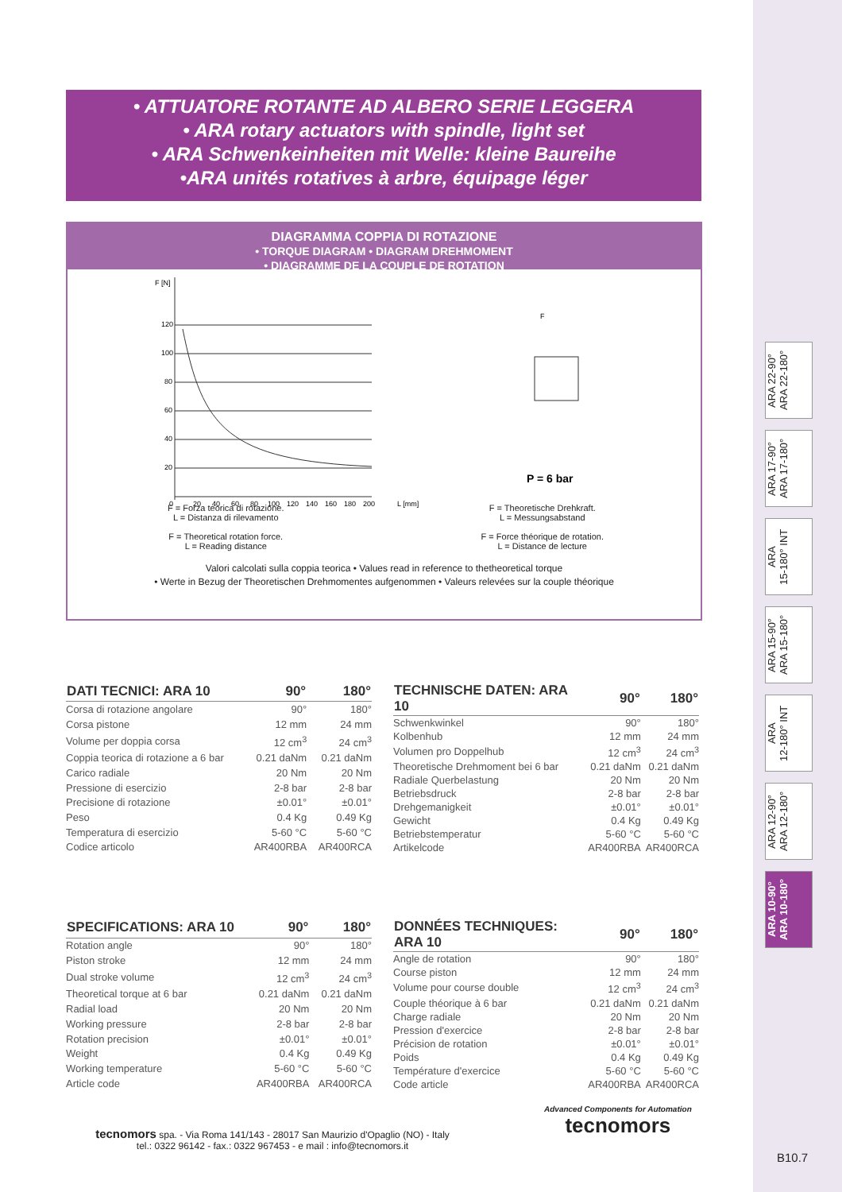• ATTUATORE ROTANTE AD ALBERO SERIE LEGGERA
• ARA rotary actuators with spindle, light set
• ARA Schwenkeinheiten mit Welle: kleine Baureihe
•ARA unités rotatives à arbre, équipage léger
DIAGRAMMA COPPIA DI ROTAZIONE
• TORQUE DIAGRAM • DIAGRAM DREHMOMENT
• DIAGRAMME DE LA COUPLE DE ROTATION
F [N]
120
100
80
60
40
20
0
20
40
60
80
100
120
140
160
180
200
L [mm]
F
P = 6 bar
F = Forza teorica di rotazione.
L = Distanza di rilevamento
F = Theoretical rotation force.
L = Reading distance
F = Theoretische Drehkraft.
L = Messungsabstand
F = Force théorique de rotation.
L = Distance de lecture
Valori calcolati sulla coppia teorica • Values read in reference to thetheoretical torque
• Werte in Bezug der Theoretischen Drehmomentes aufgenommen • Valeurs relevées sur la couple théorique
| DATI TECNICI: ARA 10 | 90° | 180° |
| --- | --- | --- |
| Corsa di rotazione angolare | 90° | 180° |
| Corsa pistone | 12 mm | 24 mm |
| Volume per doppia corsa | 12 cm<sup>3</sup> | 24 cm<sup>3</sup> |
| Coppia teorica di rotazione a 6 bar | 0.21 daNm | 0.21 daNm |
| Carico radiale | 20 Nm | 20 Nm |
| Pressione di esercizio | 2-8 bar | 2-8 bar |
| Precisione di rotazione | ±0.01° | ±0.01° |
| Peso | 0.4 Kg | 0.49 Kg |
| Temperatura di esercizio | 5-60 °C | 5-60 °C |
| Codice articolo | AR400RBA | AR400RCA |
| TECHNISCHE DATEN: ARA 10 | 90° | 180° |
| --- | --- | --- |
| Schwenkwinkel | 90° | 180° |
| Kolbenhub | 12 mm | 24 mm |
| Volumen pro Doppelhub | 12 cm<sup>3</sup> | 24 cm<sup>3</sup> |
| Theoretische Drehmoment bei 6 bar | 0.21 daNm | 0.21 daNm |
| Radiale Querbelastung | 20 Nm | 20 Nm |
| Betriebsdruck | 2-8 bar | 2-8 bar |
| Drehgemanigkeit | ±0.01° | ±0.01° |
| Gewicht | 0.4 Kg | 0.49 Kg |
| Betriebstemperatur | 5-60 °C | 5-60 °C |
| Artikelcode | AR400RBA | AR400RCA |
| SPECIFICATIONS: ARA 10 | 90° | 180° |
| --- | --- | --- |
| Rotation angle | 90° | 180° |
| Piston stroke | 12 mm | 24 mm |
| Dual stroke volume | 12 cm<sup>3</sup> | 24 cm<sup>3</sup> |
| Theoretical torque at 6 bar | 0.21 daNm | 0.21 daNm |
| Radial load | 20 Nm | 20 Nm |
| Working pressure | 2-8 bar | 2-8 bar |
| Rotation precision | ±0.01° | ±0.01° |
| Weight | 0.4 Kg | 0.49 Kg |
| Working temperature | 5-60 °C | 5-60 °C |
| Article code | AR400RBA | AR400RCA |
| DONNÉES TECHNIQUES: ARA 10 | 90° | 180° |
| --- | --- | --- |
| Angle de rotation | 90° | 180° |
| Course piston | 12 mm | 24 mm |
| Volume pour course double | 12 cm<sup>3</sup> | 24 cm<sup>3</sup> |
| Couple théorique à 6 bar | 0.21 daNm | 0.21 daNm |
| Charge radiale | 20 Nm | 20 Nm |
| Pression d'exercice | 2-8 bar | 2-8 bar |
| Précision de rotation | ±0.01° | ±0.01° |
| Poids | 0.4 Kg | 0.49 Kg |
| Température d'exercice | 5-60 °C | 5-60 °C |
| Code article | AR400RBA | AR400RCA |
ARA 22-90°
ARA 22-180°
ARA 17-90°
ARA 17-180°
ARA
15-180° INT
ARA 15-90°
ARA 15-180°
ARA
12-180° INT
ARA 12-90°
ARA 12-180°
ARA 10-90°
ARA 10-180°
tecnomors spa. - Via Roma 141/143 - 28017 San Maurizio d'Opaglio (NO) - Italy
tel.: 0322 96142 - fax.: 0322 967453 - e mail : info@tecnomors.it
Advanced Components for Automation
tecnomors
B10.7